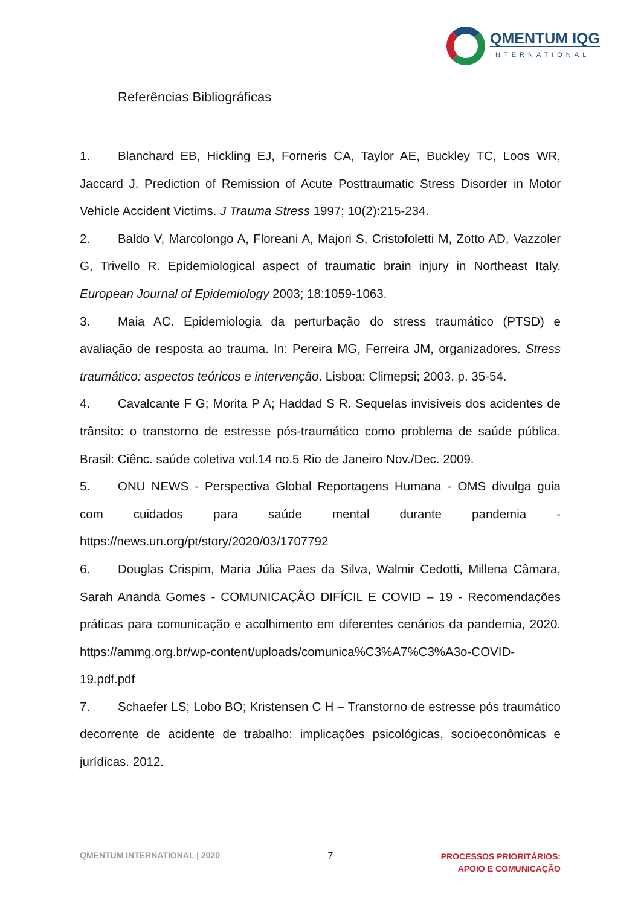QMENTUM IQG
INTERNATIONAL
Referências Bibliográficas
1. Blanchard EB, Hickling EJ, Forneris CA, Taylor AE, Buckley TC, Loos WR, Jaccard J. Prediction of Remission of Acute Posttraumatic Stress Disorder in Motor Vehicle Accident Victims. J Trauma Stress 1997; 10(2):215-234.
2. Baldo V, Marcolongo A, Floreani A, Majori S, Cristofoletti M, Zotto AD, Vazzoler G, Trivello R. Epidemiological aspect of traumatic brain injury in Northeast Italy. European Journal of Epidemiology 2003; 18:1059-1063.
3. Maia AC. Epidemiologia da perturbação do stress traumático (PTSD) e avaliação de resposta ao trauma. In: Pereira MG, Ferreira JM, organizadores. Stress traumático: aspectos teóricos e intervenção. Lisboa: Climepsi; 2003. p. 35-54.
4. Cavalcante F G; Morita P A; Haddad S R. Sequelas invisíveis dos acidentes de trânsito: o transtorno de estresse pós-traumático como problema de saúde pública. Brasil: Ciênc. saúde coletiva vol.14 no.5 Rio de Janeiro Nov./Dec. 2009.
5. ONU NEWS - Perspectiva Global Reportagens Humana - OMS divulga guia com cuidados para saúde mental durante pandemia - https://news.un.org/pt/story/2020/03/1707792
6. Douglas Crispim, Maria Júlia Paes da Silva, Walmir Cedotti, Millena Câmara, Sarah Ananda Gomes - COMUNICAÇÃO DIFÍCIL E COVID – 19 - Recomendações práticas para comunicação e acolhimento em diferentes cenários da pandemia, 2020. https://ammg.org.br/wp-content/uploads/comunica%C3%A7%C3%A3o-COVID-19.pdf.pdf
7. Schaefer LS; Lobo BO; Kristensen C H – Transtorno de estresse pós traumático decorrente de acidente de trabalho: implicações psicológicas, socioeconômicas e jurídicas. 2012.
QMENTUM INTERNATIONAL | 2020 7 PROCESSOS PRIORITÁRIOS:
APOIO E COMUNICAÇÃO